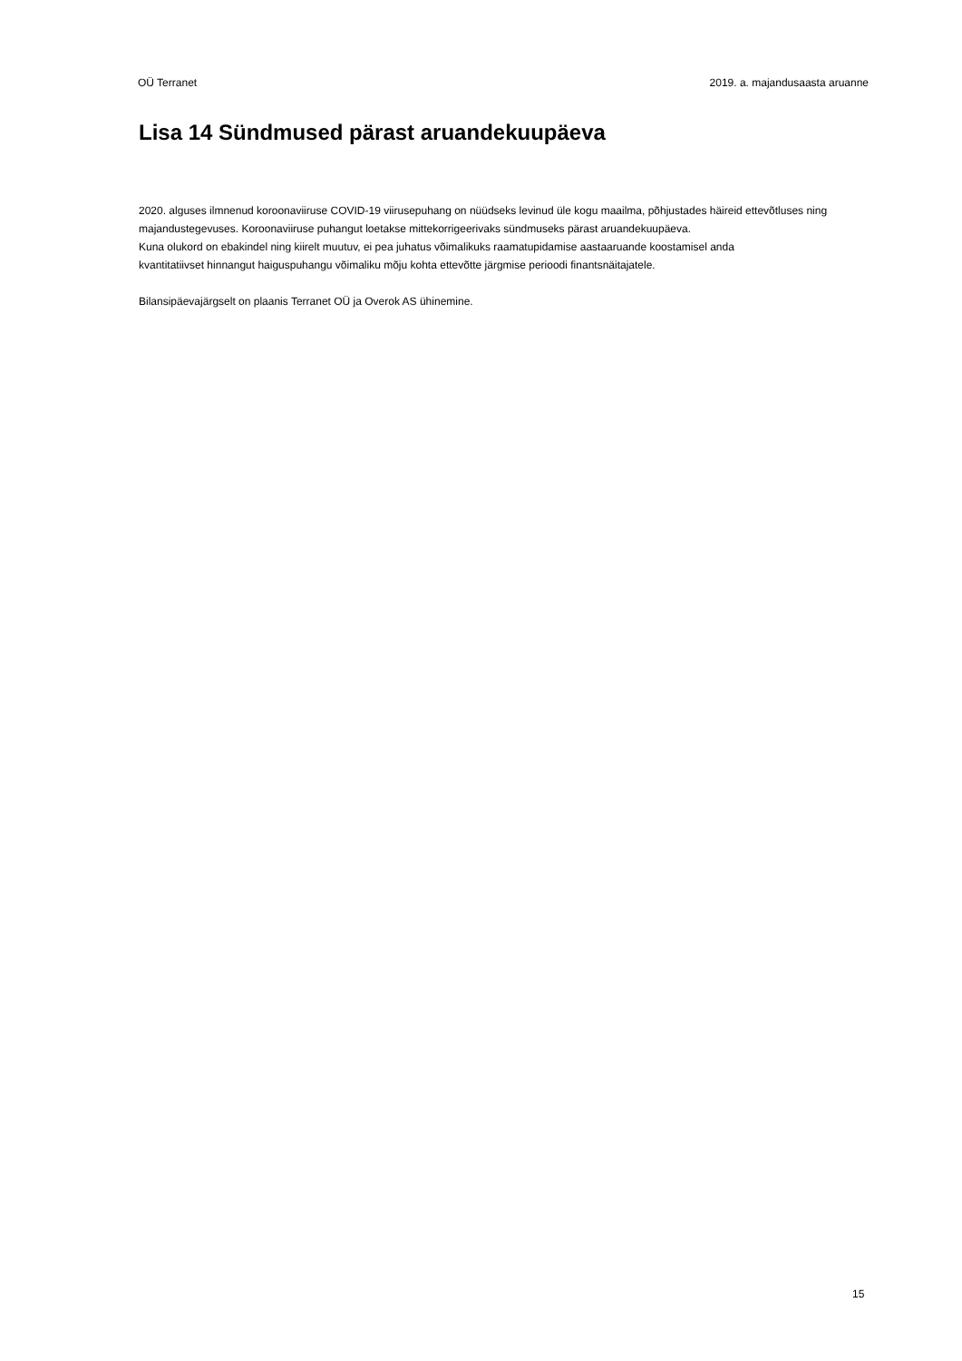OÜ Terranet 2019. a. majandusaasta aruanne
Lisa 14 Sündmused pärast aruandekuupäeva
2020. alguses ilmnenud koroonaviiruse COVID-19 viirusepuhang on nüüdseks levinud üle kogu maailma, põhjustades häireid ettevõtluses ning majandustegevuses. Koroonaviiruse puhangut loetakse mittekorrigeerivaks sündmuseks pärast aruandekuupäeva.
Kuna olukord on ebakindel ning kiirelt muutuv, ei pea juhatus võimalikuks raamatupidamise aastaaruande koostamisel anda
kvantitatiivset hinnangut haiguspuhangu võimaliku mõju kohta ettevõtte järgmise perioodi finantsnäitajatele.
Bilansipäevajärgselt on plaanis Terranet OÜ ja Overok AS ühinemine.
15